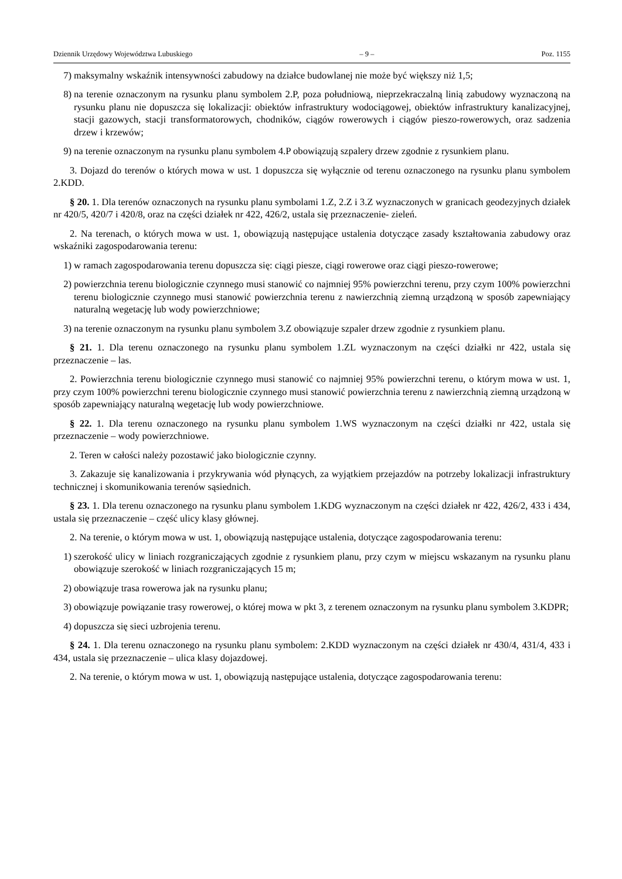Dziennik Urzędowy Województwa Lubuskiego – 9 – Poz. 1155
7) maksymalny wskaźnik intensywności zabudowy na działce budowlanej nie może być większy niż 1,5;
8) na terenie oznaczonym na rysunku planu symbolem 2.P, poza południową, nieprzekraczalną linią zabudowy wyznaczoną na rysunku planu nie dopuszcza się lokalizacji: obiektów infrastruktury wodociągowej, obiektów infrastruktury kanalizacyjnej, stacji gazowych, stacji transformatorowych, chodników, ciągów rowerowych i ciągów pieszo-rowerowych, oraz sadzenia drzew i krzewów;
9) na terenie oznaczonym na rysunku planu symbolem 4.P obowiązują szpalery drzew zgodnie z rysunkiem planu.
3. Dojazd do terenów o których mowa w ust. 1 dopuszcza się wyłącznie od terenu oznaczonego na rysunku planu symbolem 2.KDD.
§ 20. 1. Dla terenów oznaczonych na rysunku planu symbolami 1.Z, 2.Z i 3.Z wyznaczonych w granicach geodezyjnych działek nr 420/5, 420/7 i 420/8, oraz na części działek nr 422, 426/2, ustala się przeznaczenie- zieleń.
2. Na terenach, o których mowa w ust. 1, obowiązują następujące ustalenia dotyczące zasady kształtowania zabudowy oraz wskaźniki zagospodarowania terenu:
1) w ramach zagospodarowania terenu dopuszcza się: ciągi piesze, ciągi rowerowe oraz ciągi pieszo-rowerowe;
2) powierzchnia terenu biologicznie czynnego musi stanowić co najmniej 95% powierzchni terenu, przy czym 100% powierzchni terenu biologicznie czynnego musi stanowić powierzchnia terenu z nawierzchnią ziemną urządzoną w sposób zapewniający naturalną wegetację lub wody powierzchniowe;
3) na terenie oznaczonym na rysunku planu symbolem 3.Z obowiązuje szpaler drzew zgodnie z rysunkiem planu.
§ 21. 1. Dla terenu oznaczonego na rysunku planu symbolem 1.ZL wyznaczonym na części działki nr 422, ustala się przeznaczenie – las.
2. Powierzchnia terenu biologicznie czynnego musi stanowić co najmniej 95% powierzchni terenu, o którym mowa w ust. 1, przy czym 100% powierzchni terenu biologicznie czynnego musi stanowić powierzchnia terenu z nawierzchnią ziemną urządzoną w sposób zapewniający naturalną wegetację lub wody powierzchniowe.
§ 22. 1. Dla terenu oznaczonego na rysunku planu symbolem 1.WS wyznaczonym na części działki nr 422, ustala się przeznaczenie – wody powierzchniowe.
2. Teren w całości należy pozostawić jako biologicznie czynny.
3. Zakazuje się kanalizowania i przykrywania wód płynących, za wyjątkiem przejazdów na potrzeby lokalizacji infrastruktury technicznej i skomunikowania terenów sąsiednich.
§ 23. 1. Dla terenu oznaczonego na rysunku planu symbolem 1.KDG wyznaczonym na części działek nr 422, 426/2, 433 i 434, ustala się przeznaczenie – część ulicy klasy głównej.
2. Na terenie, o którym mowa w ust. 1, obowiązują następujące ustalenia, dotyczące zagospodarowania terenu:
1) szerokość ulicy w liniach rozgraniczających zgodnie z rysunkiem planu, przy czym w miejscu wskazanym na rysunku planu obowiązuje szerokość w liniach rozgraniczających 15 m;
2) obowiązuje trasa rowerowa jak na rysunku planu;
3) obowiązuje powiązanie trasy rowerowej, o której mowa w pkt 3, z terenem oznaczonym na rysunku planu symbolem 3.KDPR;
4) dopuszcza się sieci uzbrojenia terenu.
§ 24. 1. Dla terenu oznaczonego na rysunku planu symbolem: 2.KDD wyznaczonym na części działek nr 430/4, 431/4, 433 i 434, ustala się przeznaczenie – ulica klasy dojazdowej.
2. Na terenie, o którym mowa w ust. 1, obowiązują następujące ustalenia, dotyczące zagospodarowania terenu: